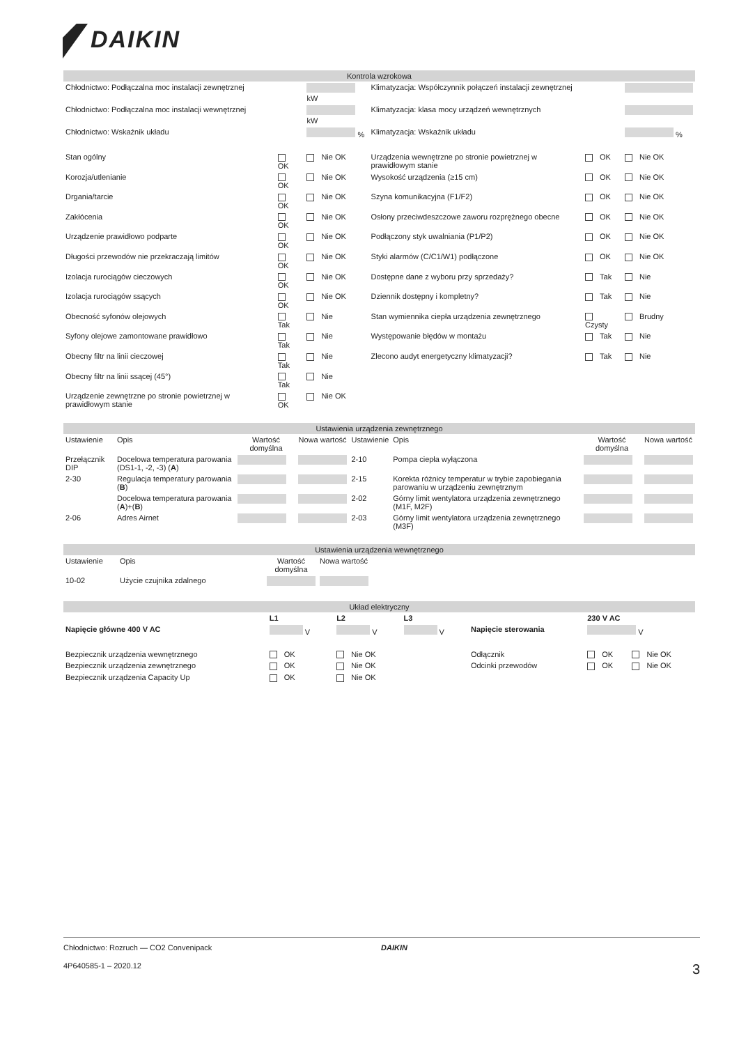DAIKIN
| Kontrola wzrokowa | | | | | | |
| --- | --- | --- | --- | --- | --- | --- |
| Chłodnictwo: Podłączalna moc instalacji zewnętrznej | | kW | Klimatyzacja: Współczynnik połączeń instalacji zewnętrznej | | | |
| Chłodnictwo: Podłączalna moc instalacji wewnętrznej | | kW | Klimatyzacja: klasa mocy urządzeń wewnętrznych | | | |
| Chłodnictwo: Wskaźnik układu | | % | Klimatyzacja: Wskaźnik układu | | | % |
| Stan ogólny | OK | Nie OK | Urządzenia wewnętrzne po stronie powietrznej w prawidłowym stanie | OK | Nie OK | |
| Korozja/utlenianie | OK | Nie OK | Wysokość urządzenia (≥15 cm) | OK | Nie OK | |
| Drgania/tarcie | OK | Nie OK | Szyna komunikacyjna (F1/F2) | OK | Nie OK | |
| Zakłócenia | OK | Nie OK | Osłony przeciwdeszczowe zaworu rozprężnego obecne | OK | Nie OK | |
| Urządzenie prawidłowo podparte | OK | Nie OK | Podłączony styk uwalniania (P1/P2) | OK | Nie OK | |
| Długości przewodów nie przekraczają limitów | OK | Nie OK | Styki alarmów (C/C1/W1) podłączone | OK | Nie OK | |
| Izolacja rurociągów cieczowych | OK | Nie OK | Dostępne dane z wyboru przy sprzedaży? | Tak | Nie | |
| Izolacja rurociągów ssących | OK | Nie OK | Dziennik dostępny i kompletny? | Tak | Nie | |
| Obecność syfonów olejowych | Tak | Nie | Stan wymiennika ciepła urządzenia zewnętrznego | Czysty | Brudny | |
| Syfony olejowe zamontowane prawidłowo | Tak | Nie | Występowanie błędów w montażu | Tak | Nie | |
| Obecny filtr na linii cieczowej | Tak | Nie | Zlecono audyt energetyczny klimatyzacji? | Tak | Nie | |
| Obecny filtr na linii ssącej (45°) | Tak | Nie | | | | |
| Urządzenie zewnętrzne po stronie powietrznej w prawidłowym stanie | OK | Nie OK | | | | |
| Ustawienia urządzenia zewnętrznego | | | | | | | |
| --- | --- | --- | --- | --- | --- | --- | --- |
| Ustawienie | Opis | Wartość domyślna | Nowa wartość | Ustawienie | Opis | Wartość domyślna | Nowa wartość |
| Przełącznik DIP | Docelowa temperatura parowania (DS1-1, -2, -3) ( A ) | | | 2-10 | Pompa ciepła wyłączona | | |
| 2-30 | Regulacja temperatury parowania ( B ) | | | 2-15 | Korekta różnicy temperatur w trybie zapobiegania parowaniu w urządzeniu zewnętrznym | | |
| | Docelowa temperatura parowania ( A )+( B ) | | | 2-02 | Górny limit wentylatora urządzenia zewnętrznego (M1F, M2F) | | |
| 2-06 | Adres Airnet | | | 2-03 | Górny limit wentylatora urządzenia zewnętrznego (M3F) | | |
| Ustawienia urządzenia wewnętrznego | | | | |
| --- | --- | --- | --- | --- |
| Ustawienie | Opis | Wartość domyślna | Nowa wartość | |
| 10-02 | Użycie czujnika zdalnego | | | |
| Układ elektryczny | | | | | | |
| --- | --- | --- | --- | --- | --- | --- |
| | L1 | L2 | L3 | | 230 V AC | |
| Napięcie główne 400 V AC | V | V | V | Napięcie sterowania | V | |
| Bezpiecznik urządzenia wewnętrznego | OK | Nie OK | | Odłącznik | OK | Nie OK |
| Bezpiecznik urządzenia zewnętrznego | OK | Nie OK | | Odcinki przewodów | OK | Nie OK |
| Bezpiecznik urządzenia Capacity Up | OK | Nie OK | | | | |
Chłodnictwo: Rozruch — CO2 Convenipack DAIKIN
4P640585-1 – 2020.12 3